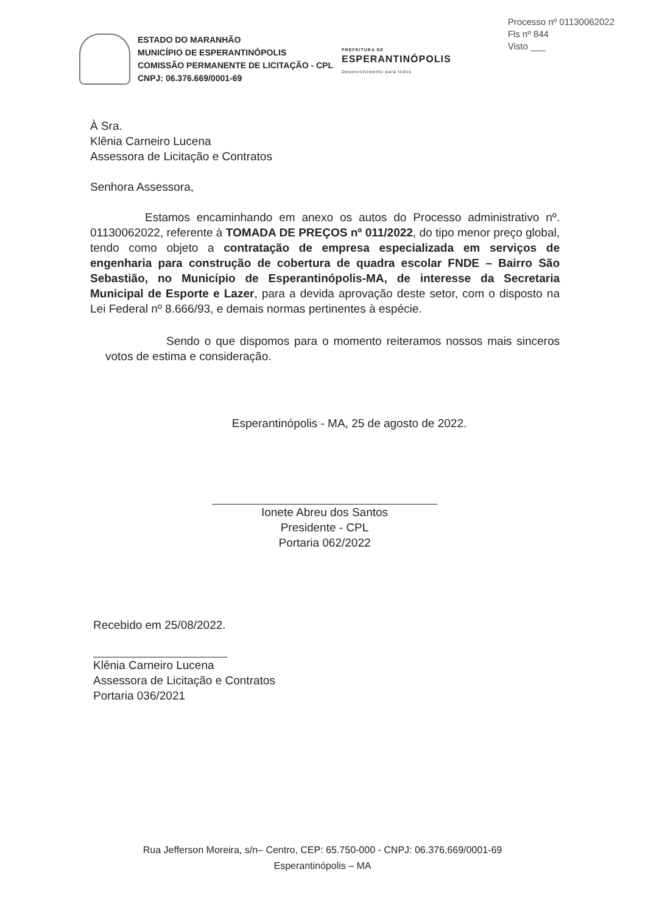Processo nº 01130062022
Fls nº 844
Visto ___
ESTADO DO MARANHÃO
MUNICÍPIO DE ESPERANTINÓPOLIS
COMISSÃO PERMANENTE DE LICITAÇÃO - CPL
CNPJ: 06.376.669/0001-69
PREFEITURA DE
ESPERANTINÓPOLIS
Desenvolvimento para todos
À Sra.
Klênia Carneiro Lucena
Assessora de Licitação e Contratos
Senhora Assessora,
Estamos encaminhando em anexo os autos do Processo administrativo nº. 01130062022, referente à TOMADA DE PREÇOS nº 011/2022, do tipo menor preço global, tendo como objeto a contratação de empresa especializada em serviços de engenharia para construção de cobertura de quadra escolar FNDE – Bairro São Sebastião, no Município de Esperantinópolis-MA, de interesse da Secretaria Municipal de Esporte e Lazer, para a devida aprovação deste setor, com o disposto na Lei Federal nº 8.666/93, e demais normas pertinentes à espécie.
Sendo o que dispomos para o momento reiteramos nossos mais sinceros votos de estima e consideração.
Esperantinópolis - MA, 25 de agosto de 2022.
Ionete Abreu dos Santos
Presidente - CPL
Portaria 062/2022
Recebido em 25/08/2022.
Klênia Carneiro Lucena
Assessora de Licitação e Contratos
Portaria 036/2021
Rua Jefferson Moreira, s/n– Centro, CEP: 65.750-000 - CNPJ: 06.376.669/0001-69
Esperantinópolis – MA